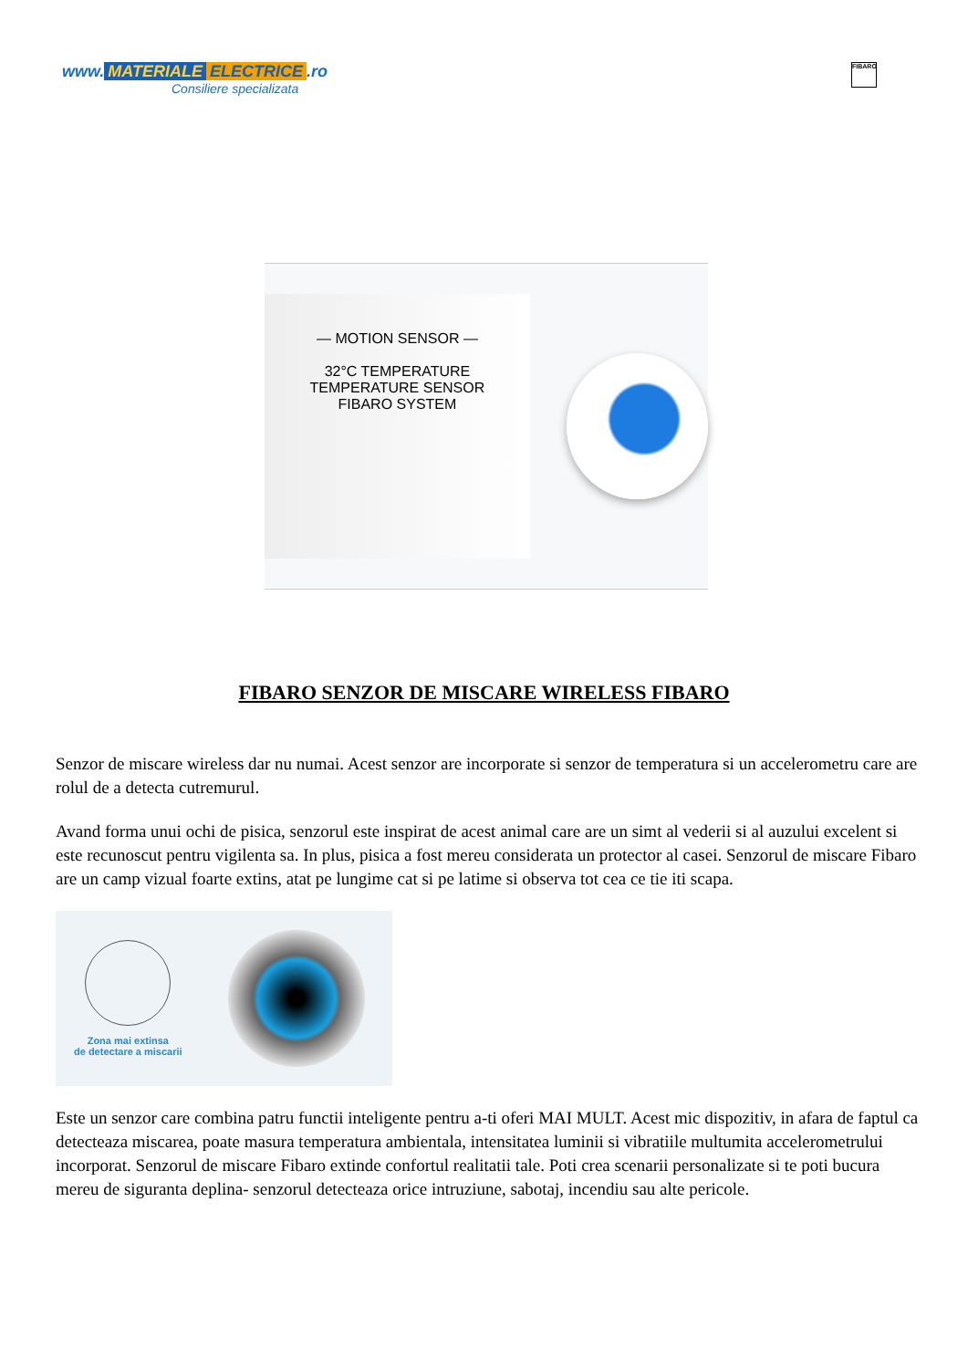www. MATERIALE ELECTRICE.ro
Consiliere specializata
FIBARO
— MOTION SENSOR —
32°C TEMPERATURE
TEMPERATURE SENSOR
FIBARO SYSTEM
FIBARO SENZOR DE MISCARE WIRELESS FIBARO
Senzor de miscare wireless dar nu numai. Acest senzor are incorporate si senzor de temperatura si un accelerometru care are rolul de a detecta cutremurul.
Avand forma unui ochi de pisica, senzorul este inspirat de acest animal care are un simt al vederii si al auzului excelent si este recunoscut pentru vigilenta sa. In plus, pisica a fost mereu considerata un protector al casei. Senzorul de miscare Fibaro are un camp vizual foarte extins, atat pe lungime cat si pe latime si observa tot cea ce tie iti scapa.
Zona mai extinsa
de detectare a miscarii
Este un senzor care combina patru functii inteligente pentru a-ti oferi MAI MULT. Acest mic dispozitiv, in afara de faptul ca detecteaza miscarea, poate masura temperatura ambientala, intensitatea luminii si vibratiile multumita accelerometrului incorporat. Senzorul de miscare Fibaro extinde confortul realitatii tale. Poti crea scenarii personalizate si te poti bucura mereu de siguranta deplina- senzorul detecteaza orice intruziune, sabotaj, incendiu sau alte pericole.